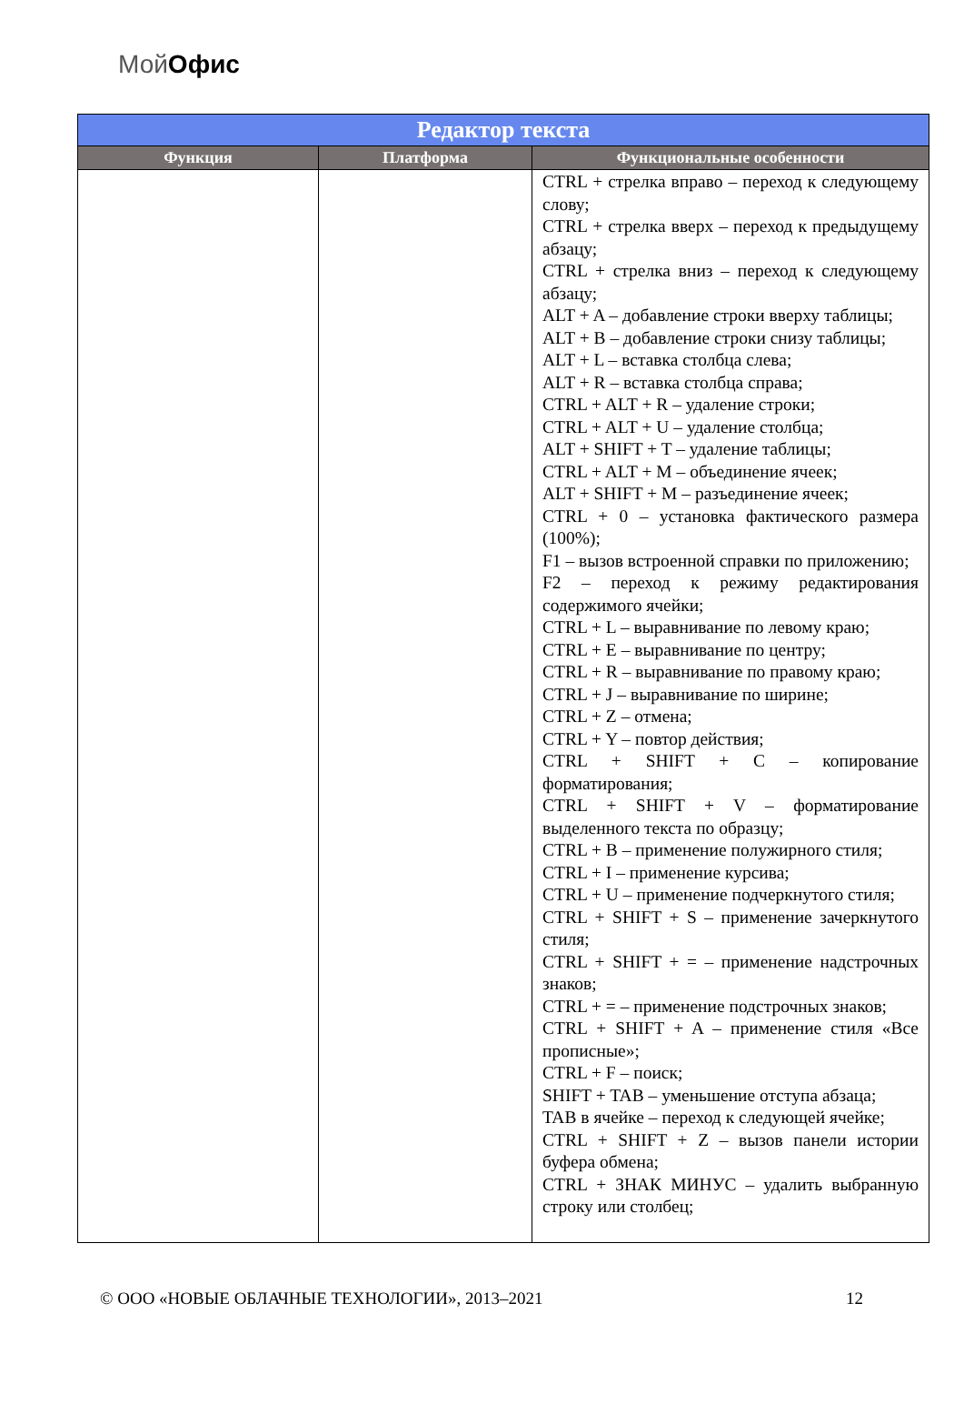МойОфис
| Редактор текста | | |
| --- | --- | --- |
| Функция | Платформа | Функциональные особенности |
| | | CTRL + стрелка вправо – переход к следующему слову; CTRL + стрелка вверх – переход к предыдущему абзацу; CTRL + стрелка вниз – переход к следующему абзацу; ALT + A – добавление строки вверху таблицы; ALT + B – добавление строки снизу таблицы; ALT + L – вставка столбца слева; ALT + R – вставка столбца справа; CTRL + ALT + R – удаление строки; CTRL + ALT + U – удаление столбца; ALT + SHIFT + T – удаление таблицы; CTRL + ALT + M – объединение ячеек; ALT + SHIFT + M – разъединение ячеек; CTRL + 0 – установка фактического размера (100%); F1 – вызов встроенной справки по приложению; F2 – переход к режиму редактирования содержимого ячейки; CTRL + L – выравнивание по левому краю; CTRL + E – выравнивание по центру; CTRL + R – выравнивание по правому краю; CTRL + J – выравнивание по ширине; CTRL + Z – отмена; CTRL + Y – повтор действия; CTRL + SHIFT + C – копирование форматирования; CTRL + SHIFT + V – форматирование выделенного текста по образцу; CTRL + B – применение полужирного стиля; CTRL + I – применение курсива; CTRL + U – применение подчеркнутого стиля; CTRL + SHIFT + S – применение зачеркнутого стиля; CTRL + SHIFT + = – применение надстрочных знаков; CTRL + = – применение подстрочных знаков; CTRL + SHIFT + A – применение стиля «Все прописные»; CTRL + F – поиск; SHIFT + TAB – уменьшение отступа абзаца; TAB в ячейке – переход к следующей ячейке; CTRL + SHIFT + Z – вызов панели истории буфера обмена; CTRL + ЗНАК МИНУС – удалить выбранную строку или столбец; |
© ООО «НОВЫЕ ОБЛАЧНЫЕ ТЕХНОЛОГИИ», 2013–2021 12